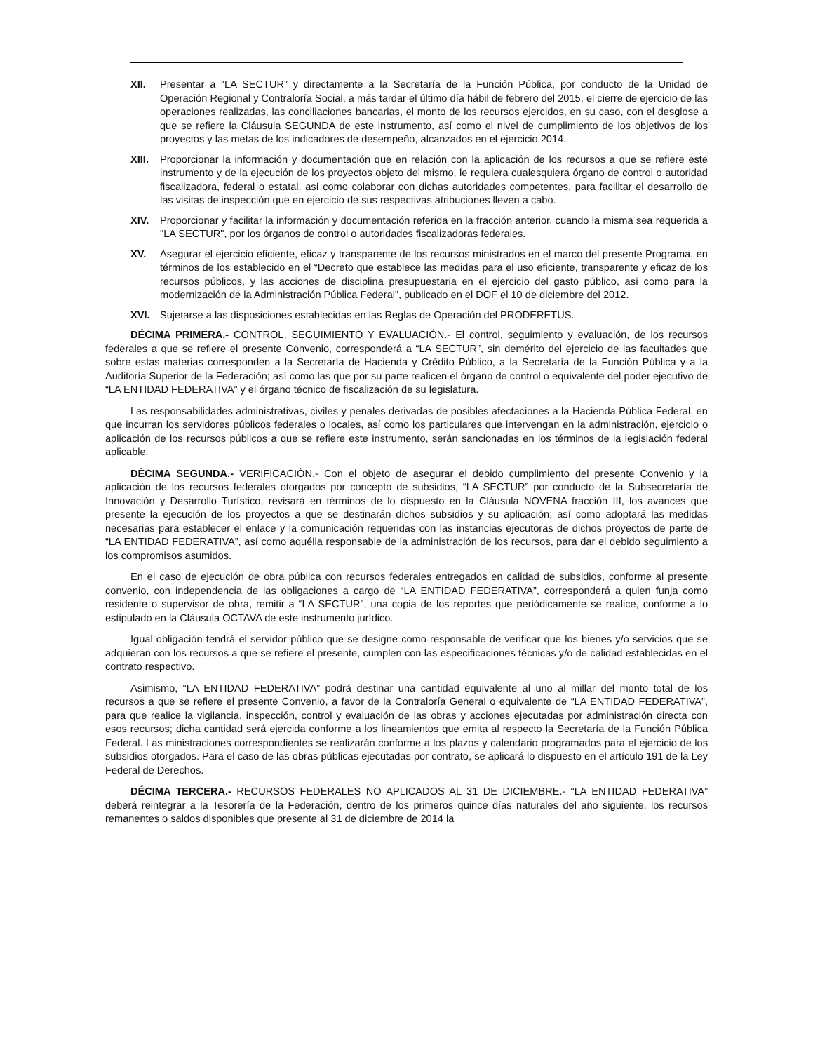XII. Presentar a “LA SECTUR” y directamente a la Secretaría de la Función Pública, por conducto de la Unidad de Operación Regional y Contraloría Social, a más tardar el último día hábil de febrero del 2015, el cierre de ejercicio de las operaciones realizadas, las conciliaciones bancarias, el monto de los recursos ejercidos, en su caso, con el desglose a que se refiere la Cláusula SEGUNDA de este instrumento, así como el nivel de cumplimiento de los objetivos de los proyectos y las metas de los indicadores de desempeño, alcanzados en el ejercicio 2014.
XIII.
Proporcionar la información y documentación que en relación con la aplicación de los recursos a que se refiere este instrumento y de la ejecución de los proyectos objeto del mismo, le requiera cualesquiera órgano de control o autoridad fiscalizadora, federal o estatal, así como colaborar con dichas autoridades competentes, para facilitar el desarrollo de las visitas de inspección que en ejercicio de sus respectivas atribuciones lleven a cabo.
XIV. Proporcionar y facilitar la información y documentación referida en la fracción anterior, cuando la misma sea requerida a "LA SECTUR", por los órganos de control o autoridades fiscalizadoras federales.
XV. Asegurar el ejercicio eficiente, eficaz y transparente de los recursos ministrados en el marco del presente Programa, en términos de los establecido en el “Decreto que establece las medidas para el uso eficiente, transparente y eficaz de los recursos públicos, y las acciones de disciplina presupuestaria en el ejercicio del gasto público, así como para la modernización de la Administración Pública Federal”, publicado en el DOF el 10 de diciembre del 2012.
XVI. Sujetarse a las disposiciones establecidas en las Reglas de Operación del PRODERETUS.
DÉCIMA PRIMERA.- CONTROL, SEGUIMIENTO Y EVALUACIÓN.- El control, seguimiento y evaluación, de los recursos federales a que se refiere el presente Convenio, corresponderá a “LA SECTUR”, sin demérito del ejercicio de las facultades que sobre estas materias corresponden a la Secretaría de Hacienda y Crédito Público, a la Secretaría de la Función Pública y a la Auditoría Superior de la Federación; así como las que por su parte realicen el órgano de control o equivalente del poder ejecutivo de “LA ENTIDAD FEDERATIVA” y el órgano técnico de fiscalización de su legislatura.
Las responsabilidades administrativas, civiles y penales derivadas de posibles afectaciones a la Hacienda Pública Federal, en que incurran los servidores públicos federales o locales, así como los particulares que intervengan en la administración, ejercicio o aplicación de los recursos públicos a que se refiere este instrumento, serán sancionadas en los términos de la legislación federal aplicable.
DÉCIMA SEGUNDA.- VERIFICACIÓN.- Con el objeto de asegurar el debido cumplimiento del presente Convenio y la aplicación de los recursos federales otorgados por concepto de subsidios, “LA SECTUR” por conducto de la Subsecretaría de Innovación y Desarrollo Turístico, revisará en términos de lo dispuesto en la Cláusula NOVENA fracción III, los avances que presente la ejecución de los proyectos a que se destinarán dichos subsidios y su aplicación; así como adoptará las medidas necesarias para establecer el enlace y la comunicación requeridas con las instancias ejecutoras de dichos proyectos de parte de “LA ENTIDAD FEDERATIVA”, así como aquélla responsable de la administración de los recursos, para dar el debido seguimiento a los compromisos asumidos.
En el caso de ejecución de obra pública con recursos federales entregados en calidad de subsidios, conforme al presente convenio, con independencia de las obligaciones a cargo de “LA ENTIDAD FEDERATIVA”, corresponderá a quien funja como residente o supervisor de obra, remitir a “LA SECTUR”, una copia de los reportes que periódicamente se realice, conforme a lo estipulado en la Cláusula OCTAVA de este instrumento jurídico.
Igual obligación tendrá el servidor público que se designe como responsable de verificar que los bienes y/o servicios que se adquieran con los recursos a que se refiere el presente, cumplen con las especificaciones técnicas y/o de calidad establecidas en el contrato respectivo.
Asimismo, “LA ENTIDAD FEDERATIVA” podrá destinar una cantidad equivalente al uno al millar del monto total de los recursos a que se refiere el presente Convenio, a favor de la Contraloría General o equivalente de “LA ENTIDAD FEDERATIVA”, para que realice la vigilancia, inspección, control y evaluación de las obras y acciones ejecutadas por administración directa con esos recursos; dicha cantidad será ejercida conforme a los lineamientos que emita al respecto la Secretaría de la Función Pública Federal. Las ministraciones correspondientes se realizarán conforme a los plazos y calendario programados para el ejercicio de los subsidios otorgados. Para el caso de las obras públicas ejecutadas por contrato, se aplicará lo dispuesto en el artículo 191 de la Ley Federal de Derechos.
DÉCIMA TERCERA.- RECURSOS FEDERALES NO APLICADOS AL 31 DE DICIEMBRE.- “LA ENTIDAD FEDERATIVA” deberá reintegrar a la Tesorería de la Federación, dentro de los primeros quince días naturales del año siguiente, los recursos remanentes o saldos disponibles que presente al 31 de diciembre de 2014 la